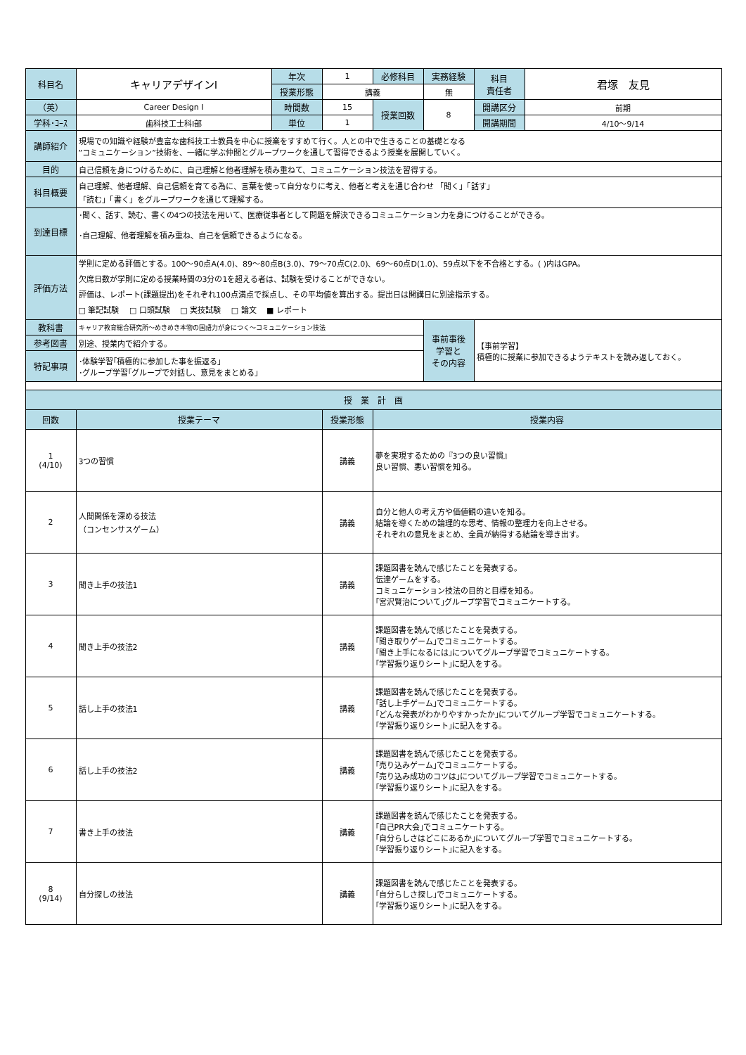| 科目名 | キャリアデザインⅠ | 年次 | 1 | 必修科目 | 実務経験 | 科目 責任者 | 君塚 友見 |
| | | 授業形態 | 講義 | | 無 | | |
| （英） | Career Design Ⅰ | 時間数 | 15 | 授業回数 | 8 | 開講区分 | 前期 |
| 学科･ｺｰｽ | 歯科技工士科Ⅰ部 | 単位 | 1 | | | 開講期間 | 4/10～9/14 |
| 講師紹介 | 現場での知識や経験が豊富な歯科技工士教員を中心に授業をすすめて行く。人との中で生きることの基礎となる ”コミュニケーション”技術を、一緒に学ぶ仲間とグループワークを通して習得できるよう授業を展開していく。 | | | | | | |
| 目的 | 自己信頼を身につけるために、自己理解と他者理解を積み重ねて、コミュニケーション技法を習得する。 | | | | | | |
| 科目概要 | 自己理解、他者理解、自己信頼を育てる為に、言葉を使って自分なりに考え、他者と考えを通じ合わせ 「聞く」「話す」 「読む」「書く」をグループワークを通じて理解する。 | | | | | | |
| 到達目標 | ･聞く、話す、読む、書くの4つの技法を用いて、医療従事者として問題を解決できるコミュニケーション力を身につけることができる。 ･自己理解、他者理解を積み重ね、自己を信頼できるようになる。 | | | | | | |
| 評価方法 | 学則に定める評価とする。100～90点A(4.0)、89～80点B(3.0)、79～70点C(2.0)、69～60点D(1.0)、59点以下を不合格とする。( )内はGPA。 欠席日数が学則に定める授業時間の3分の1を超える者は、試験を受けることができない。 評価は、レポート(課題提出)をそれぞれ100点満点で採点し、その平均値を算出する。提出日は開講日に別途指示する。 □ 筆記試験 □ 口頭試験 □ 実技試験 □ 論文 ■ レポート | | | | | | |
| 教科書 | キャリア教育総合研究所～めきめき本物の国語力が身につく～コミュニケーション技法 | | | | 事前事後 学習と その内容 | 【事前学習】 積極的に授業に参加できるようテキストを読み返しておく。 | |
| 参考図書 | 別途、授業内で紹介する。 | | | | | | |
| 特記事項 | ･体験学習｢積極的に参加した事を振返る｣ ･グループ学習｢グループで対話し、意見をまとめる｣ | | | | | | |
| 授 業 計 画 | | | | | | | |
| 回数 | 授業テーマ | | 授業形態 | 授業内容 | | | |
| 1 (4/10) | 3つの習慣 | | 講義 | 夢を実現するための『3つの良い習慣』 良い習慣、悪い習慣を知る。 | | | |
| 2 | 人間関係を深める技法 （コンセンサスゲーム） | | 講義 | 自分と他人の考え方や価値観の違いを知る。 結論を導くための論理的な思考、情報の整理力を向上させる。 それぞれの意見をまとめ、全員が納得する結論を導き出す。 | | | |
| 3 | 聞き上手の技法1 | | 講義 | 課題図書を読んで感じたことを発表する。 伝達ゲームをする。 コミュニケーション技法の目的と目標を知る。 ｢宮沢賢治について｣グループ学習でコミュニケートする。 | | | |
| 4 | 聞き上手の技法2 | | 講義 | 課題図書を読んで感じたことを発表する。 ｢聞き取りゲーム｣でコミュニケートする。 ｢聞き上手になるには｣についてグループ学習でコミュニケートする。 ｢学習振り返りシート｣に記入をする。 | | | |
| 5 | 話し上手の技法1 | | 講義 | 課題図書を読んで感じたことを発表する。 ｢話し上手ゲーム｣でコミュニケートする。 ｢どんな発表がわかりやすかったか｣についてグループ学習でコミュニケートする。 ｢学習振り返りシート｣に記入をする。 | | | |
| 6 | 話し上手の技法2 | | 講義 | 課題図書を読んで感じたことを発表する。 ｢売り込みゲーム｣でコミュニケートする。 ｢売り込み成功のコツは｣についてグループ学習でコミュニケートする。 ｢学習振り返りシート｣に記入をする。 | | | |
| 7 | 書き上手の技法 | | 講義 | 課題図書を読んで感じたことを発表する。 ｢自己PR大会｣でコミュニケートする。 ｢自分らしさはどこにあるか｣についてグループ学習でコミュニケートする。 ｢学習振り返りシート｣に記入をする。 | | | |
| 8 (9/14) | 自分探しの技法 | | 講義 | 課題図書を読んで感じたことを発表する。 ｢自分らしさ探し｣でコミュニケートする。 ｢学習振り返りシート｣に記入をする。 | | | |